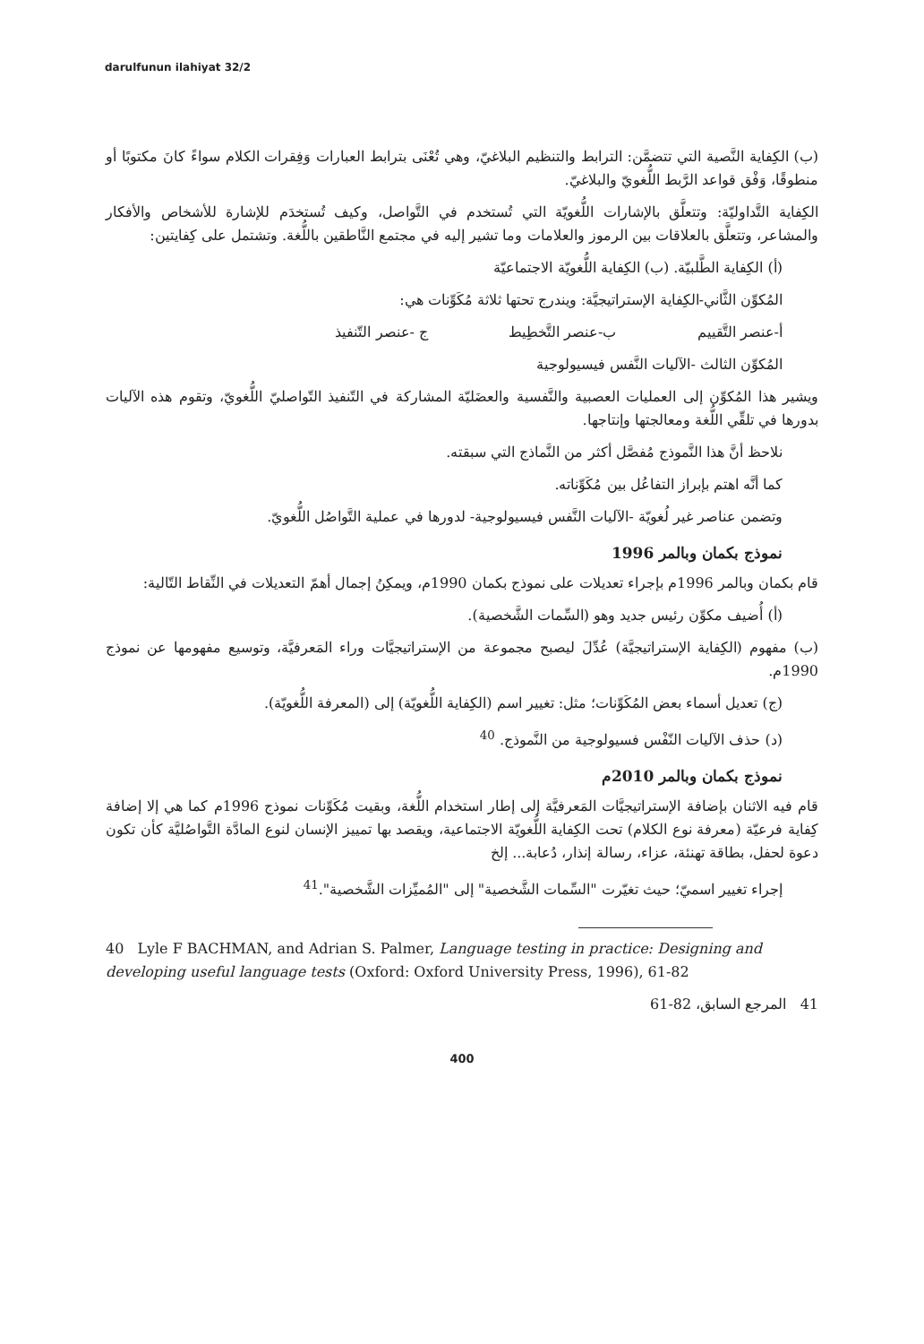darulfunun ilahiyat 32/2
(ب) الكِفاية النَّصية التي تتضمَّن: الترابط والتنظيم البلاغيّ، وهي تُعْنَى بترابط العبارات وَفِقرات الكلام سواءً كانَ مكتوبًا أو منطوقًا، وَفْق قواعد الرَّبط اللُّغويّ والبلاغيّ.
الكِفاية التَّداوليّة: وتتعلَّق بالإشارات اللُّغويّة التي تُستخدم في التَّواصل، وكيف تُستخدَم للإشارة للأشخاص والأفكار والمشاعر، وتتعلَّق بالعلاقات بين الرموز والعلامات وما تشير إليه في مجتمع النَّاطقين باللُّغة. وتشتمل على كِفايتين:
(أ) الكِفاية الطَّلبيّة. (ب) الكِفاية اللُّغويّة الاجتماعيّة
المُكوِّن الثَّاني-الكِفاية الإستراتيجيَّة: ويندرج تحتها ثلاثة مُكَوِّنات هي:
أ-عنصر التَّقييم ب-عنصر التَّخطِيط ج -عنصر التّنفيذ
المُكوِّن الثالث -الآليات النَّفس فيسيولوجية
ويشير هذا المُكوِّن إلى العمليات العصبية والنَّفسية والعضَليّة المشاركة في التّنفيذ التّواصليّ اللُّغويّ، وتقوم هذه الآليات بدورها في تلقِّي اللُّغة ومعالجتها وإنتاجها.
نلاحظ أنَّ هذا النَّموذج مُفصَّل أكثر من النَّماذج التي سبقته.
كما أنَّه اهتم بإبراز التفاعُل بين مُكَوِّناته.
وتضمن عناصر غير لُغويّة -الآليات النَّفس فيسيولوجية- لدورها في عملية التَّواصُل اللُّغويّ.
نموذج بكمان وبالمر 1996
قام بكمان وبالمر 1996م بإجراء تعديلات على نموذج بكمان 1990م، ويمكِنُ إجمال أهمّ التعديلات في النِّقاط التّالية:
(أ) أُضيف مكوِّن رئيس جديد وهو (السِّمات الشَّخصية).
(ب) مفهوم (الكِفاية الإستراتيجيَّة) عُدِّلَ ليصبح مجموعة من الإستراتيجيَّات وراء المَعرفيَّة، وتوسيع مفهومها عن نموذج 1990م.
(ج) تعديل أسماء بعض المُكَوِّنات؛ مثل: تغيير اسم (الكِفاية اللُّغويّة) إلى (المعرفة اللُّغويّة).
(د) حذف الآليات النّفْس فسيولوجية من النَّموذج. <sup>40</sup>
نموذج بكمان وبالمر 2010م
قام فيه الاثنان بإضافة الإستراتيجيَّات المَعرفيَّة إلى إطار استخدام اللُّغة، وبقيت مُكَوِّنات نموذج 1996م كما هي إلا إضافة كِفاية فرعيّة (معرفة نوع الكلام) تحت الكِفاية اللُّغويّة الاجتماعية، ويقصد بها تمييز الإنسان لنوع المادَّة التَّواصُليَّة كأن تكون دعوة لحفل، بطاقة تهنئة، عزاء، رسالة إنذار، دُعابة... إلخ
إجراء تغيير اسميّ؛ حيث تغيّرت "السِّمات الشَّخصية" إلى "المُميِّزات الشَّخصية".<sup>41</sup>
40 Lyle F BACHMAN, and Adrian S. Palmer, Language testing in practice: Designing and developing useful language tests (Oxford: Oxford University Press, 1996), 61-82
41 المرجع السابق، 82-61
400